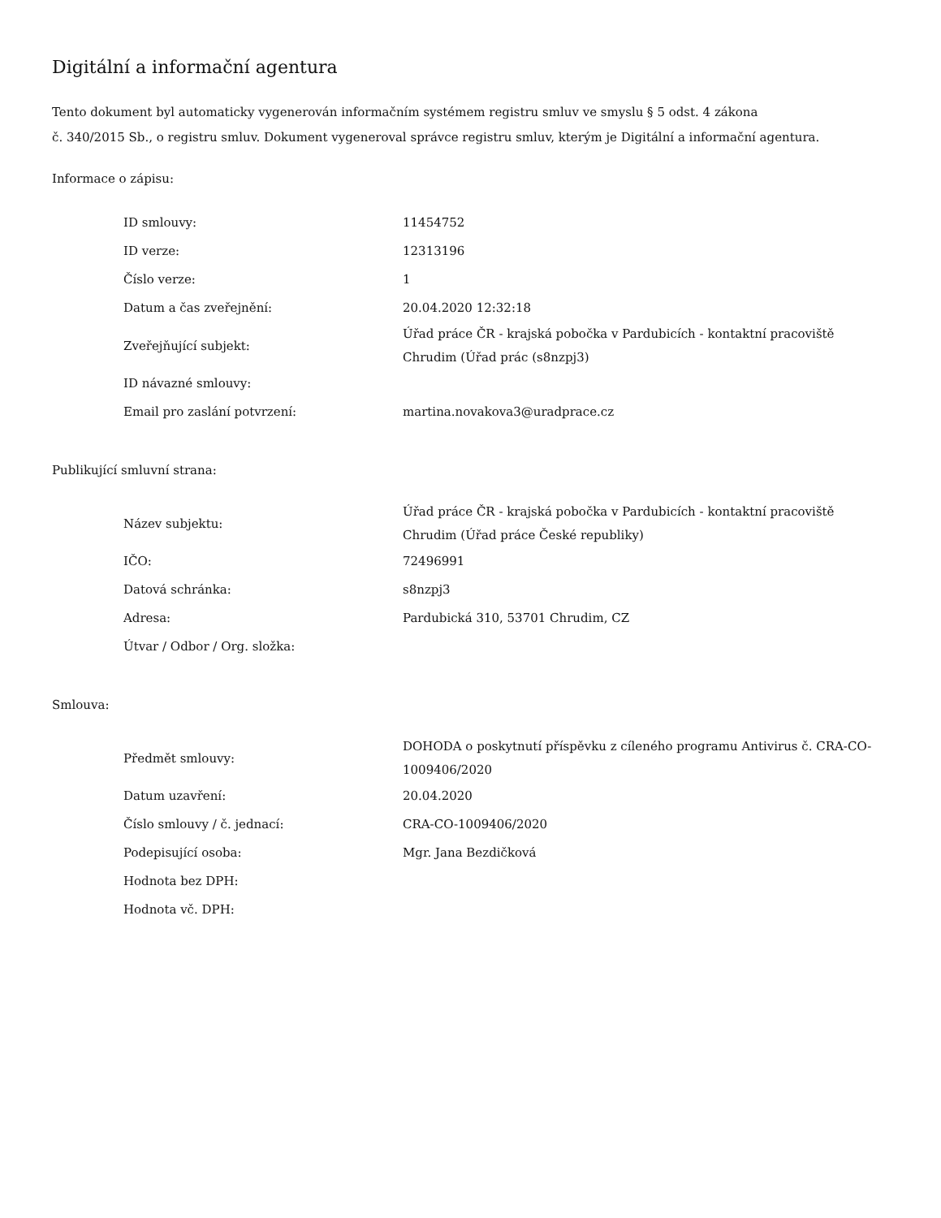Digitální a informační agentura
Tento dokument byl automaticky vygenerován informačním systémem registru smluv ve smyslu § 5 odst. 4 zákona
č. 340/2015 Sb., o registru smluv. Dokument vygeneroval správce registru smluv, kterým je Digitální a informační agentura.
Informace o zápisu:
| ID smlouvy: | 11454752 |
| ID verze: | 12313196 |
| Číslo verze: | 1 |
| Datum a čas zveřejnění: | 20.04.2020 12:32:18 |
| Zveřejňující subjekt: | Úřad práce ČR - krajská pobočka v Pardubicích - kontaktní pracoviště Chrudim (Úřad prác (s8nzpj3) |
| ID návazné smlouvy: | |
| Email pro zaslání potvrzení: | martina.novakova3@uradprace.cz |
Publikující smluvní strana:
| Název subjektu: | Úřad práce ČR - krajská pobočka v Pardubicích - kontaktní pracoviště Chrudim (Úřad práce České republiky) |
| IČO: | 72496991 |
| Datová schránka: | s8nzpj3 |
| Adresa: | Pardubická 310, 53701 Chrudim, CZ |
| Útvar / Odbor / Org. složka: | |
Smlouva:
| Předmět smlouvy: | DOHODA o poskytnutí příspěvku z cíleného programu Antivirus č. CRA-CO-1009406/2020 |
| Datum uzavření: | 20.04.2020 |
| Číslo smlouvy / č. jednací: | CRA-CO-1009406/2020 |
| Podepisující osoba: | Mgr. Jana Bezdičková |
| Hodnota bez DPH: | |
| Hodnota vč. DPH: | |